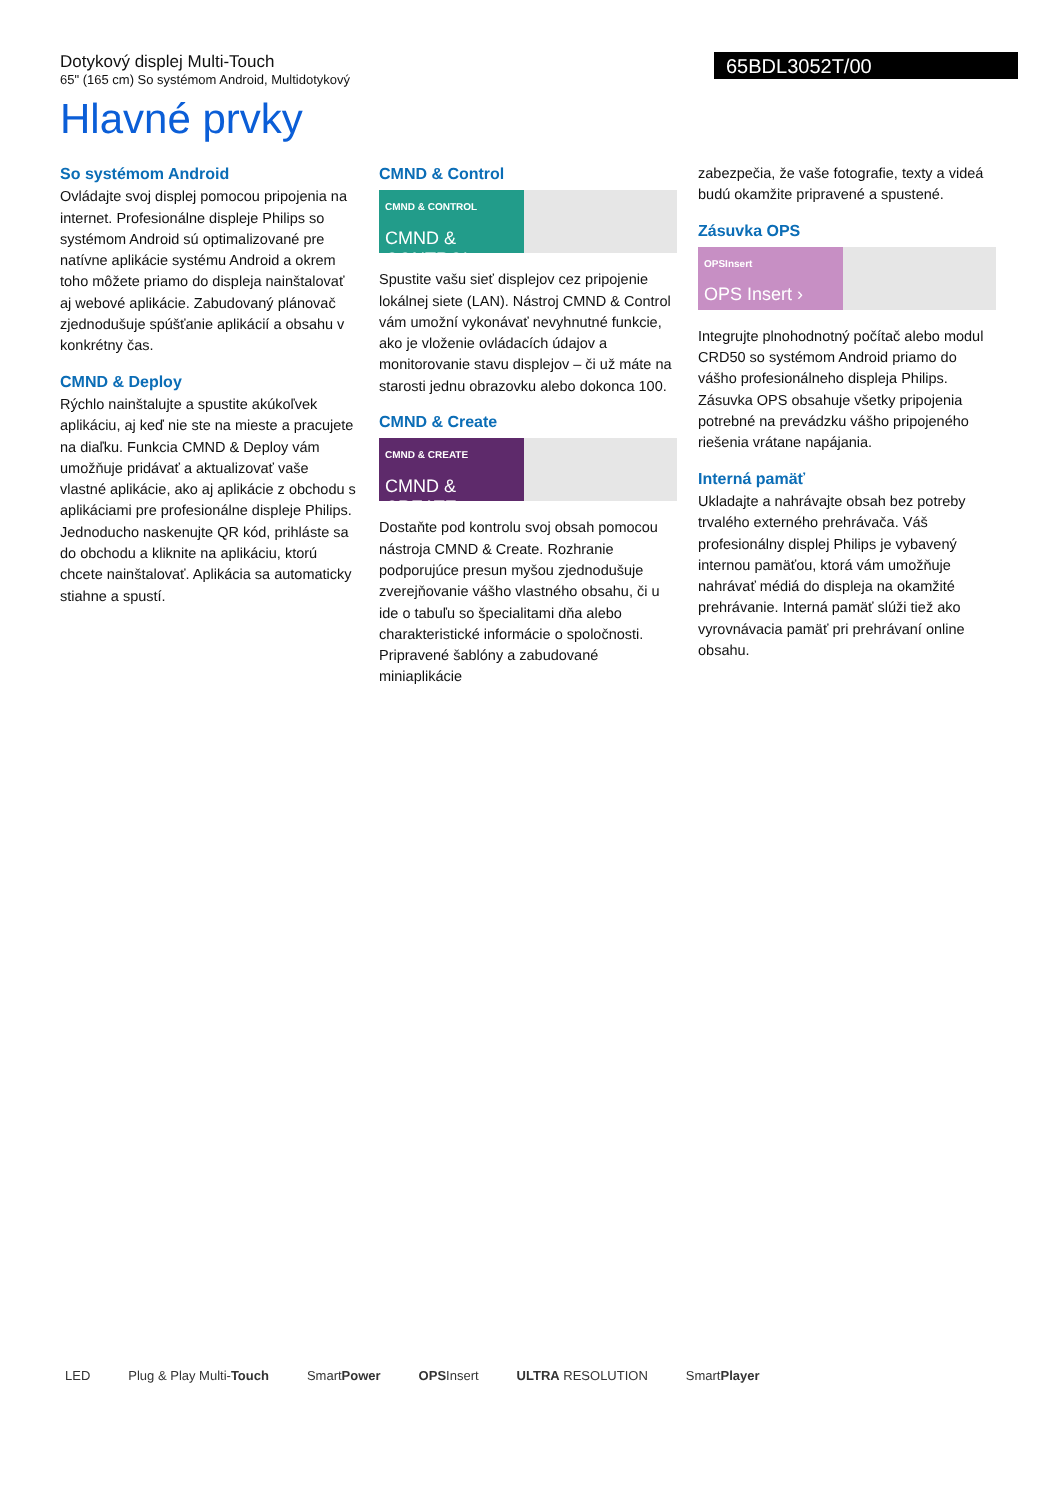Dotykový displej Multi-Touch
65" (165 cm) So systémom Android, Multidotykový
65BDL3052T/00
Hlavné prvky
So systémom Android
Ovládajte svoj displej pomocou pripojenia na internet. Profesionálne displeje Philips so systémom Android sú optimalizované pre natívne aplikácie systému Android a okrem toho môžete priamo do displeja nainštalovať aj webové aplikácie. Zabudovaný plánovač zjednodušuje spúšťanie aplikácií a obsahu v konkrétny čas.
CMND & Deploy
Rýchlo nainštalujte a spustite akúkoľvek aplikáciu, aj keď nie ste na mieste a pracujete na diaľku. Funkcia CMND & Deploy vám umožňuje pridávať a aktualizovať vaše vlastné aplikácie, ako aj aplikácie z obchodu s aplikáciami pre profesionálne displeje Philips. Jednoducho naskenujte QR kód, prihláste sa do obchodu a kliknite na aplikáciu, ktorú chcete nainštalovať. Aplikácia sa automaticky stiahne a spustí.
CMND & Control
CMND & CONTROL
CMND & CONTROL ›
Spustite vašu sieť displejov cez pripojenie lokálnej siete (LAN). Nástroj CMND & Control vám umožní vykonávať nevyhnutné funkcie, ako je vloženie ovládacích údajov a monitorovanie stavu displejov – či už máte na starosti jednu obrazovku alebo dokonca 100.
CMND & Create
CMND & CREATE
CMND & CREATE ›
Dostaňte pod kontrolu svoj obsah pomocou nástroja CMND & Create. Rozhranie podporujúce presun myšou zjednodušuje zverejňovanie vášho vlastného obsahu, či u ide o tabuľu so špecialitami dňa alebo charakteristické informácie o spoločnosti. Pripravené šablóny a zabudované miniaplikácie
zabezpečia, že vaše fotografie, texty a videá budú okamžite pripravené a spustené.
Zásuvka OPS
OPSInsert
OPS Insert ›
Integrujte plnohodnotný počítač alebo modul CRD50 so systémom Android priamo do vášho profesionálneho displeja Philips. Zásuvka OPS obsahuje všetky pripojenia potrebné na prevádzku vášho pripojeného riešenia vrátane napájania.
Interná pamäť
Ukladajte a nahrávajte obsah bez potreby trvalého externého prehrávača. Váš profesionálny displej Philips je vybavený internou pamäťou, ktorá vám umožňuje nahrávať médiá do displeja na okamžité prehrávanie. Interná pamäť slúži tiež ako vyrovnávacia pamäť pri prehrávaní online obsahu.
LED Plug & Play Multi-Touch SmartPower OPSInsert ULTRA RESOLUTION SmartPlayer